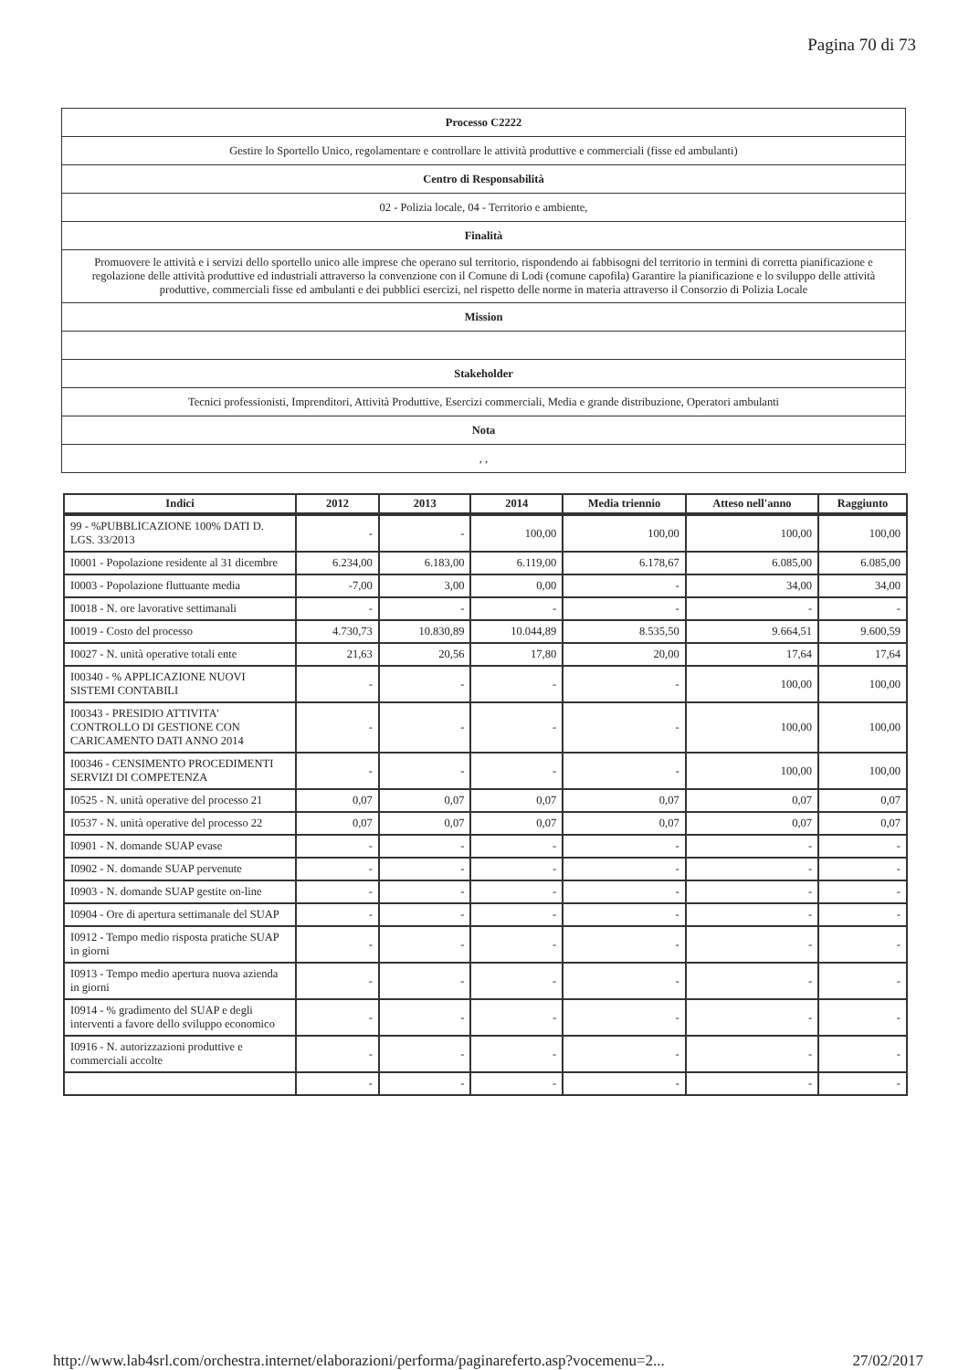Pagina 70 di 73
| Processo C2222 |
| Gestire lo Sportello Unico, regolamentare e controllare le attività produttive e commerciali (fisse ed ambulanti) |
| Centro di Responsabilità |
| 02 - Polizia locale, 04 - Territorio e ambiente, |
| Finalità |
| Promuovere le attività e i servizi dello sportello unico alle imprese che operano sul territorio, rispondendo ai fabbisogni del territorio in termini di corretta pianificazione e regolazione delle attività produttive ed industriali attraverso la convenzione con il Comune di Lodi (comune capofila) Garantire la pianificazione e lo sviluppo delle attività produttive, commerciali fisse ed ambulanti e dei pubblici esercizi, nel rispetto delle norme in materia attraverso il Consorzio di Polizia Locale |
| Mission |
| Stakeholder |
| Tecnici professionisti, Imprenditori, Attività Produttive, Esercizi commerciali, Media e grande distribuzione, Operatori ambulanti |
| Nota |
| , , |
| Indici | 2012 | 2013 | 2014 | Media triennio | Atteso nell'anno | Raggiunto |
| --- | --- | --- | --- | --- | --- | --- |
| 99 - %PUBBLICAZIONE 100% DATI D. LGS. 33/2013 | - | - | 100,00 | 100,00 | 100,00 | 100,00 |
| I0001 - Popolazione residente al 31 dicembre | 6.234,00 | 6.183,00 | 6.119,00 | 6.178,67 | 6.085,00 | 6.085,00 |
| I0003 - Popolazione fluttuante media | -7,00 | 3,00 | 0,00 | - | 34,00 | 34,00 |
| I0018 - N. ore lavorative settimanali | - | - | - | - | - | - |
| I0019 - Costo del processo | 4.730,73 | 10.830,89 | 10.044,89 | 8.535,50 | 9.664,51 | 9.600,59 |
| I0027 - N. unità operative totali ente | 21,63 | 20,56 | 17,80 | 20,00 | 17,64 | 17,64 |
| I00340 - % APPLICAZIONE NUOVI SISTEMI CONTABILI | - | - | - | - | 100,00 | 100,00 |
| I00343 - PRESIDIO ATTIVITA' CONTROLLO DI GESTIONE CON CARICAMENTO DATI ANNO 2014 | - | - | - | - | 100,00 | 100,00 |
| I00346 - CENSIMENTO PROCEDIMENTI SERVIZI DI COMPETENZA | - | - | - | - | 100,00 | 100,00 |
| I0525 - N. unità operative del processo 21 | 0,07 | 0,07 | 0,07 | 0,07 | 0,07 | 0,07 |
| I0537 - N. unità operative del processo 22 | 0,07 | 0,07 | 0,07 | 0,07 | 0,07 | 0,07 |
| I0901 - N. domande SUAP evase | - | - | - | - | - | - |
| I0902 - N. domande SUAP pervenute | - | - | - | - | - | - |
| I0903 - N. domande SUAP gestite on-line | - | - | - | - | - | - |
| I0904 - Ore di apertura settimanale del SUAP | - | - | - | - | - | - |
| I0912 - Tempo medio risposta pratiche SUAP in giorni | - | - | - | - | - | - |
| I0913 - Tempo medio apertura nuova azienda in giorni | - | - | - | - | - | - |
| I0914 - % gradimento del SUAP e degli interventi a favore dello sviluppo economico | - | - | - | - | - | - |
| I0916 - N. autorizzazioni produttive e commerciali accolte | - | - | - | - | - | - |
| | - | - | - | - | - | - |
http://www.lab4srl.com/orchestra.internet/elaborazioni/performa/paginareferto.asp?vocemenu=2... 27/02/2017